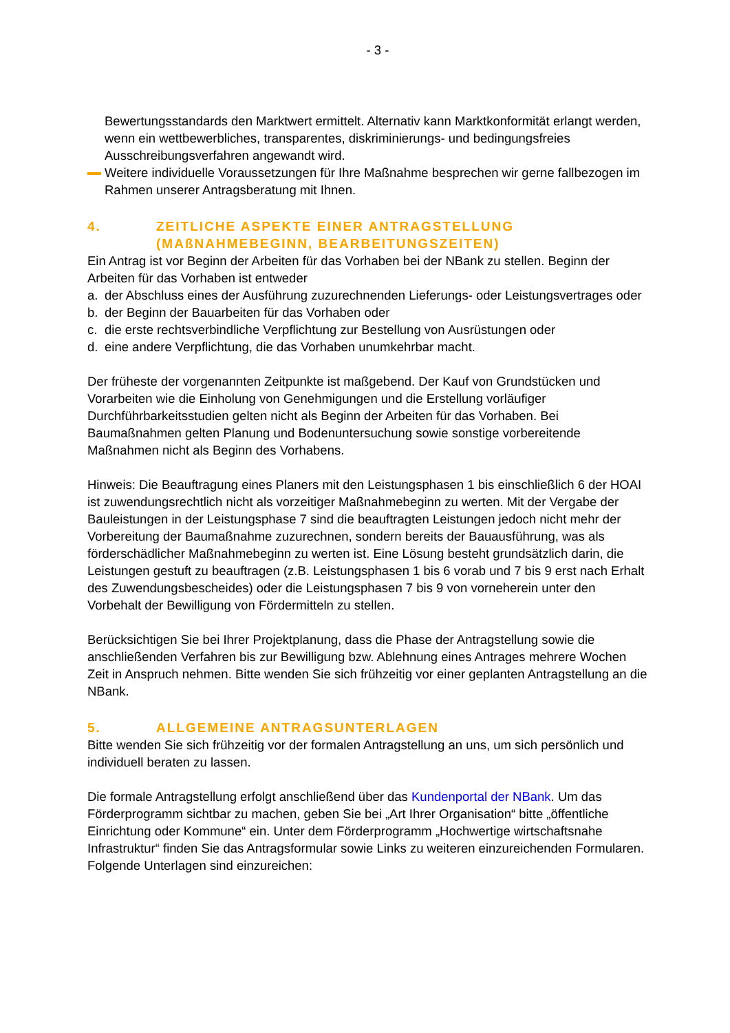- 3 -
Bewertungsstandards den Marktwert ermittelt. Alternativ kann Marktkonformität erlangt werden, wenn ein wettbewerbliches, transparentes, diskriminierungs- und bedingungsfreies Ausschreibungsverfahren angewandt wird.
Weitere individuelle Voraussetzungen für Ihre Maßnahme besprechen wir gerne fallbezogen im Rahmen unserer Antragsberatung mit Ihnen.
4. ZEITLICHE ASPEKTE EINER ANTRAGSTELLUNG (MAßNAHMEBEGINN, BEARBEITUNGSZEITEN)
Ein Antrag ist vor Beginn der Arbeiten für das Vorhaben bei der NBank zu stellen. Beginn der Arbeiten für das Vorhaben ist entweder
a. der Abschluss eines der Ausführung zuzurechnenden Lieferungs- oder Leistungsvertrages oder
b. der Beginn der Bauarbeiten für das Vorhaben oder
c. die erste rechtsverbindliche Verpflichtung zur Bestellung von Ausrüstungen oder
d. eine andere Verpflichtung, die das Vorhaben unumkehrbar macht.
Der früheste der vorgenannten Zeitpunkte ist maßgebend. Der Kauf von Grundstücken und Vorarbeiten wie die Einholung von Genehmigungen und die Erstellung vorläufiger Durchführbarkeitsstudien gelten nicht als Beginn der Arbeiten für das Vorhaben. Bei Baumaßnahmen gelten Planung und Bodenuntersuchung sowie sonstige vorbereitende Maßnahmen nicht als Beginn des Vorhabens.
Hinweis: Die Beauftragung eines Planers mit den Leistungsphasen 1 bis einschließlich 6 der HOAI ist zuwendungsrechtlich nicht als vorzeitiger Maßnahmebeginn zu werten. Mit der Vergabe der Bauleistungen in der Leistungsphase 7 sind die beauftragten Leistungen jedoch nicht mehr der Vorbereitung der Baumaßnahme zuzurechnen, sondern bereits der Bauausführung, was als förderschädlicher Maßnahmebeginn zu werten ist. Eine Lösung besteht grundsätzlich darin, die Leistungen gestuft zu beauftragen (z.B. Leistungsphasen 1 bis 6 vorab und 7 bis 9 erst nach Erhalt des Zuwendungsbescheides) oder die Leistungsphasen 7 bis 9 von vorneherein unter den Vorbehalt der Bewilligung von Fördermitteln zu stellen.
Berücksichtigen Sie bei Ihrer Projektplanung, dass die Phase der Antragstellung sowie die anschließenden Verfahren bis zur Bewilligung bzw. Ablehnung eines Antrages mehrere Wochen Zeit in Anspruch nehmen. Bitte wenden Sie sich frühzeitig vor einer geplanten Antragstellung an die NBank.
5. ALLGEMEINE ANTRAGSUNTERLAGEN
Bitte wenden Sie sich frühzeitig vor der formalen Antragstellung an uns, um sich persönlich und individuell beraten zu lassen.
Die formale Antragstellung erfolgt anschließend über das Kundenportal der NBank. Um das Förderprogramm sichtbar zu machen, geben Sie bei „Art Ihrer Organisation“ bitte „öffentliche Einrichtung oder Kommune“ ein. Unter dem Förderprogramm „Hochwertige wirtschaftsnahe Infrastruktur“ finden Sie das Antragsformular sowie Links zu weiteren einzureichenden Formularen.
Folgende Unterlagen sind einzureichen: